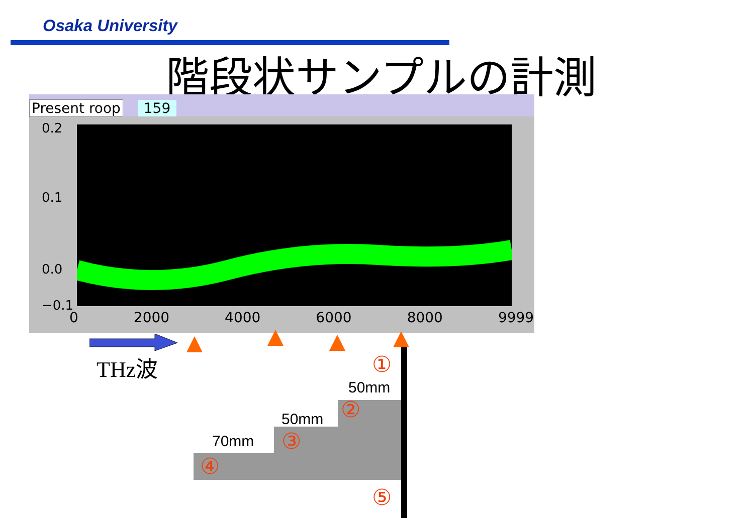Osaka University
階段状サンプルの計測
Present roop 159
0.2
0.1
0.0
−0.1
0 2000 4000 6000 8000 9999
THz波 ①
50mm
②
50mm
③
70mm
④
⑤